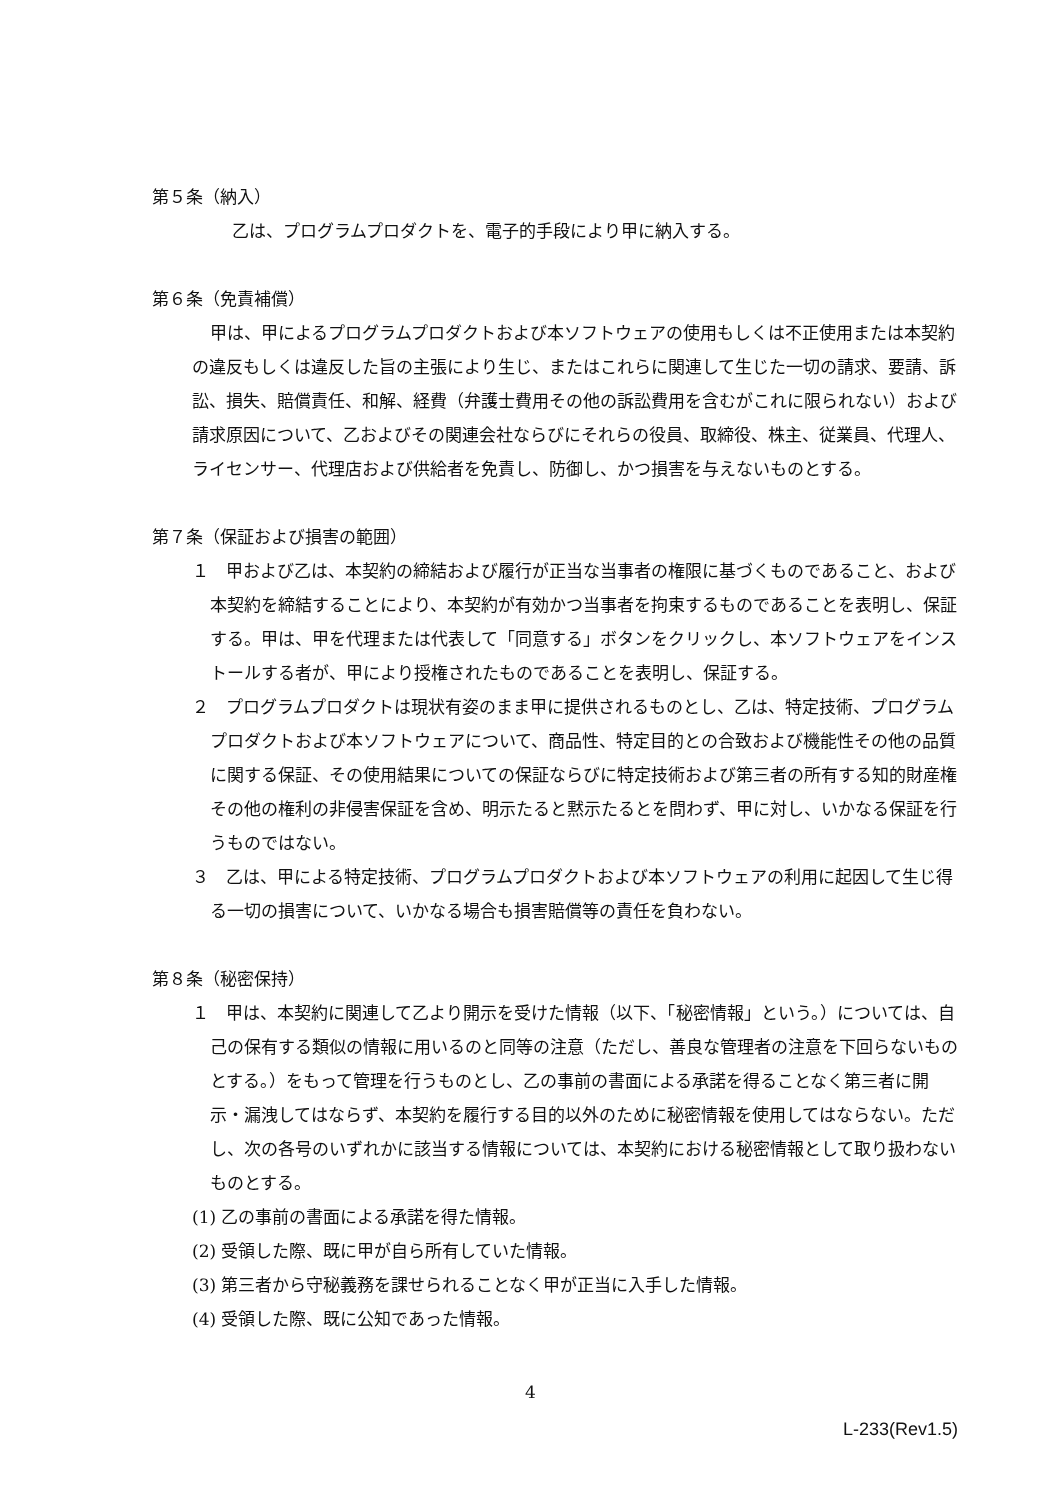第５条（納入）
乙は、プログラムプロダクトを、電子的手段により甲に納入する。
第６条（免責補償）
甲は、甲によるプログラムプロダクトおよび本ソフトウェアの使用もしくは不正使用または本契約の違反もしくは違反した旨の主張により生じ、またはこれらに関連して生じた一切の請求、要請、訴訟、損失、賠償責任、和解、経費（弁護士費用その他の訴訟費用を含むがこれに限られない）および請求原因について、乙およびその関連会社ならびにそれらの役員、取締役、株主、従業員、代理人、ライセンサー、代理店および供給者を免責し、防御し、かつ損害を与えないものとする。
第７条（保証および損害の範囲）
１　甲および乙は、本契約の締結および履行が正当な当事者の権限に基づくものであること、および本契約を締結することにより、本契約が有効かつ当事者を拘束するものであることを表明し、保証する。甲は、甲を代理または代表して「同意する」ボタンをクリックし、本ソフトウェアをインストールする者が、甲により授権されたものであることを表明し、保証する。
２　プログラムプロダクトは現状有姿のまま甲に提供されるものとし、乙は、特定技術、プログラムプロダクトおよび本ソフトウェアについて、商品性、特定目的との合致および機能性その他の品質に関する保証、その使用結果についての保証ならびに特定技術および第三者の所有する知的財産権その他の権利の非侵害保証を含め、明示たると黙示たるとを問わず、甲に対し、いかなる保証を行うものではない。
３　乙は、甲による特定技術、プログラムプロダクトおよび本ソフトウェアの利用に起因して生じ得る一切の損害について、いかなる場合も損害賠償等の責任を負わない。
第８条（秘密保持）
１　甲は、本契約に関連して乙より開示を受けた情報（以下、「秘密情報」という。）については、自己の保有する類似の情報に用いるのと同等の注意（ただし、善良な管理者の注意を下回らないものとする。）をもって管理を行うものとし、乙の事前の書面による承諾を得ることなく第三者に開示・漏洩してはならず、本契約を履行する目的以外のために秘密情報を使用してはならない。ただし、次の各号のいずれかに該当する情報については、本契約における秘密情報として取り扱わないものとする。
(1) 乙の事前の書面による承諾を得た情報。
(2) 受領した際、既に甲が自ら所有していた情報。
(3) 第三者から守秘義務を課せられることなく甲が正当に入手した情報。
(4) 受領した際、既に公知であった情報。
4
L-233(Rev1.5)